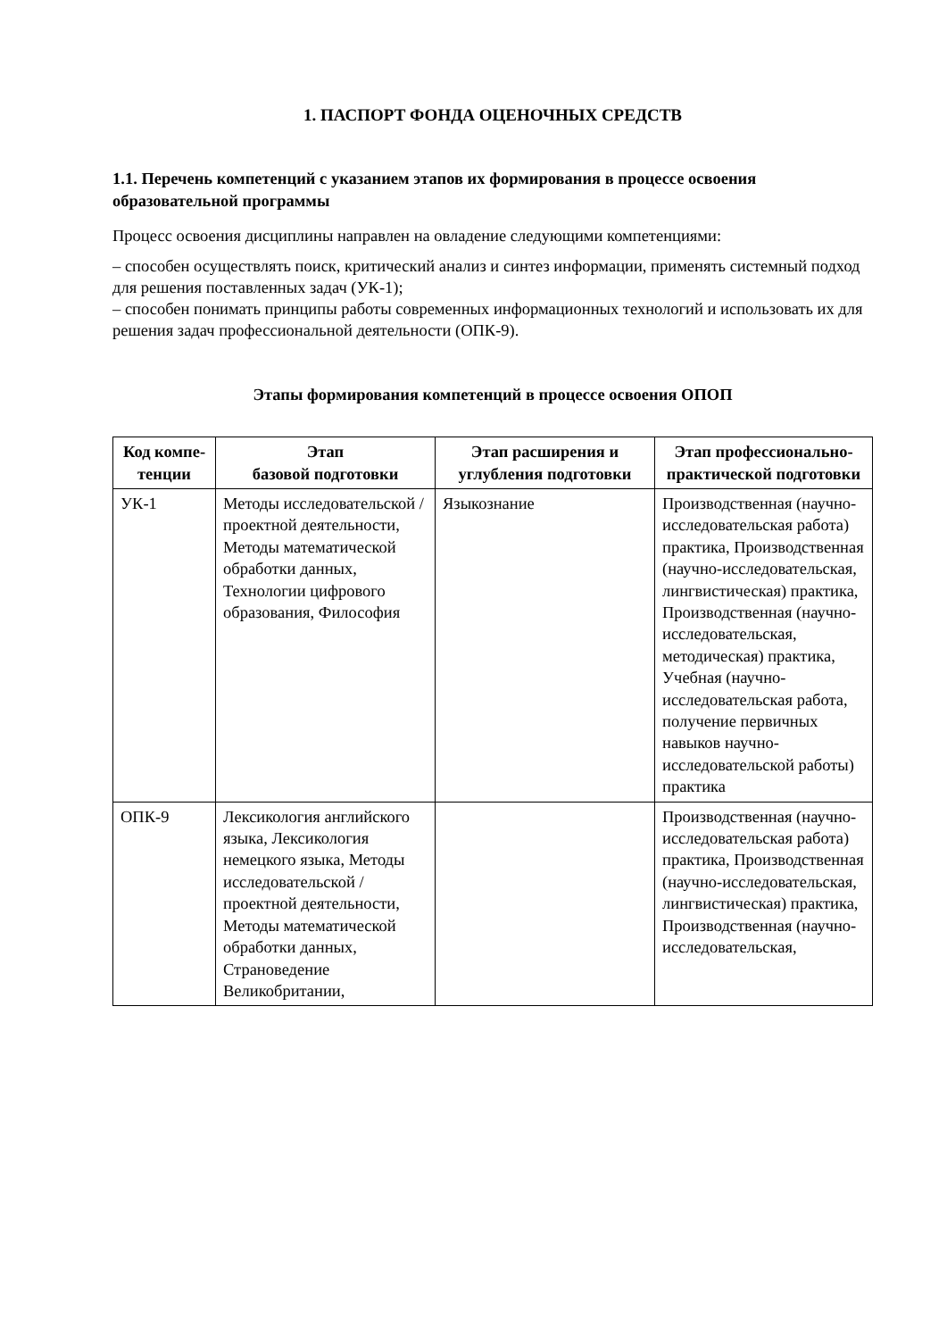1. ПАСПОРТ ФОНДА ОЦЕНОЧНЫХ СРЕДСТВ
1.1. Перечень компетенций с указанием этапов их формирования в процессе освоения образовательной программы
Процесс освоения дисциплины направлен на овладение следующими компетенциями:
– способен осуществлять поиск, критический анализ и синтез информации, применять системный подход для решения поставленных задач (УК-1);
– способен понимать принципы работы современных информационных технологий и использовать их для решения задач профессиональной деятельности (ОПК-9).
Этапы формирования компетенций в процессе освоения ОПОП
| Код компе-тенции | Этап базовой подготовки | Этап расширения и углубления подготовки | Этап профессионально-практической подготовки |
| --- | --- | --- | --- |
| УК-1 | Методы исследовательской / проектной деятельности, Методы математической обработки данных, Технологии цифрового образования, Философия | Языкознание | Производственная (научно-исследовательская работа) практика, Производственная (научно-исследовательская, лингвистическая) практика, Производственная (научно-исследовательская, методическая) практика, Учебная (научно-исследовательская работа, получение первичных навыков научно-исследовательской работы) практика |
| ОПК-9 | Лексикология английского языка, Лексикология немецкого языка, Методы исследовательской / проектной деятельности, Методы математической обработки данных, Страноведение Великобритании, | | Производственная (научно-исследовательская работа) практика, Производственная (научно-исследовательская, лингвистическая) практика, Производственная (научно-исследовательская, |